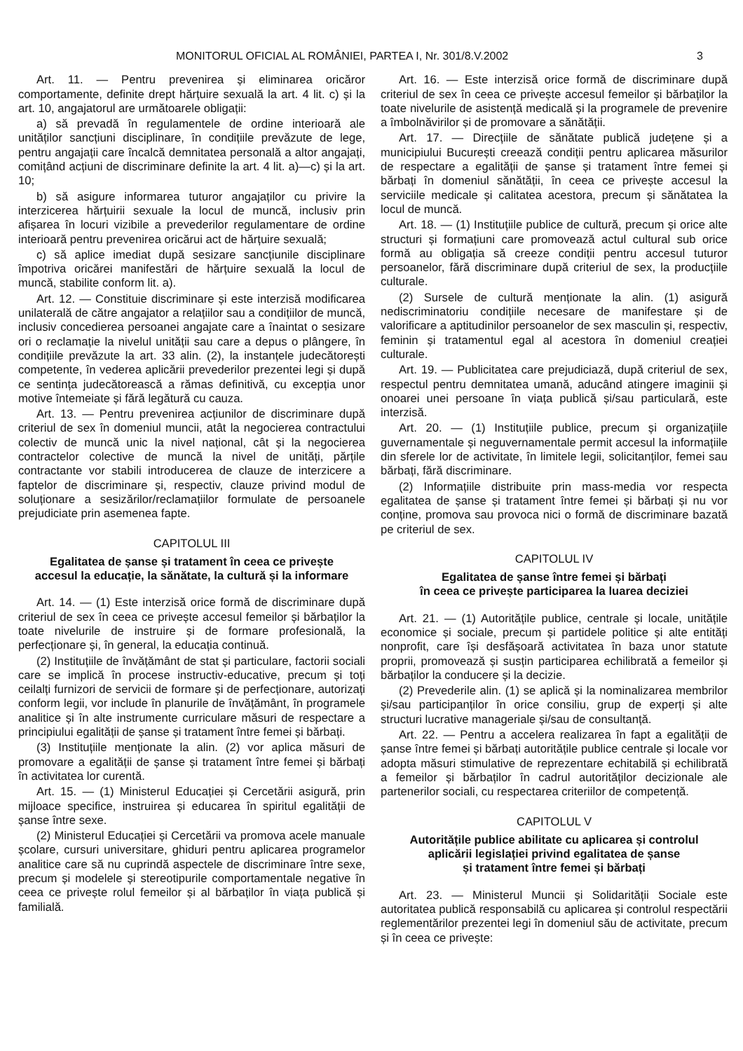MONITORUL OFICIAL AL ROMÂNIEI, PARTEA I, Nr. 301/8.V.2002 3
Art. 11. — Pentru prevenirea și eliminarea oricăror comportamente, definite drept hărțuire sexuală la art. 4 lit. c) și la art. 10, angajatorul are următoarele obligații:
a) să prevadă în regulamentele de ordine interioară ale unităților sancțiuni disciplinare, în condițiile prevăzute de lege, pentru angajații care încalcă demnitatea personală a altor angajați, comițând acțiuni de discriminare definite la art. 4 lit. a)—c) și la art. 10;
b) să asigure informarea tuturor angajaților cu privire la interzicerea hărțuirii sexuale la locul de muncă, inclusiv prin afișarea în locuri vizibile a prevederilor regulamentare de ordine interioară pentru prevenirea oricărui act de hărțuire sexuală;
c) să aplice imediat după sesizare sancțiunile disciplinare împotriva oricărei manifestări de hărțuire sexuală la locul de muncă, stabilite conform lit. a).
Art. 12. — Constituie discriminare și este interzisă modificarea unilaterală de către angajator a relațiilor sau a condițiilor de muncă, inclusiv concedierea persoanei angajate care a înaintat o sesizare ori o reclamație la nivelul unității sau care a depus o plângere, în condițiile prevăzute la art. 33 alin. (2), la instanțele judecătorești competente, în vederea aplicării prevederilor prezentei legi și după ce sentința judecătorească a rămas definitivă, cu excepția unor motive întemeiate și fără legătură cu cauza.
Art. 13. — Pentru prevenirea acțiunilor de discriminare după criteriul de sex în domeniul muncii, atât la negocierea contractului colectiv de muncă unic la nivel național, cât și la negocierea contractelor colective de muncă la nivel de unități, părțile contractante vor stabili introducerea de clauze de interzicere a faptelor de discriminare și, respectiv, clauze privind modul de soluționare a sesizărilor/reclamațiilor formulate de persoanele prejudiciate prin asemenea fapte.
CAPITOLUL III
Egalitatea de șanse și tratament în ceea ce privește
accesul la educație, la sănătate, la cultură și la informare
Art. 14. — (1) Este interzisă orice formă de discriminare după criteriul de sex în ceea ce privește accesul femeilor și bărbaților la toate nivelurile de instruire și de formare profesională, la perfecționare și, în general, la educația continuă.
(2) Instituțiile de învățământ de stat și particulare, factorii sociali care se implică în procese instructiv-educative, precum și toți ceilalți furnizori de servicii de formare și de perfecționare, autorizați conform legii, vor include în planurile de învățământ, în programele analitice și în alte instrumente curriculare măsuri de respectare a principiului egalității de șanse și tratament între femei și bărbați.
(3) Instituțiile menționate la alin. (2) vor aplica măsuri de promovare a egalității de șanse și tratament între femei și bărbați în activitatea lor curentă.
Art. 15. — (1) Ministerul Educației și Cercetării asigură, prin mijloace specifice, instruirea și educarea în spiritul egalității de șanse între sexe.
(2) Ministerul Educației și Cercetării va promova acele manuale școlare, cursuri universitare, ghiduri pentru aplicarea programelor analitice care să nu cuprindă aspectele de discriminare între sexe, precum și modelele și stereotipurile comportamentale negative în ceea ce privește rolul femeilor și al bărbaților în viața publică și familială.
Art. 16. — Este interzisă orice formă de discriminare după criteriul de sex în ceea ce privește accesul femeilor și bărbaților la toate nivelurile de asistență medicală și la programele de prevenire a îmbolnăvirilor și de promovare a sănătății.
Art. 17. — Direcțiile de sănătate publică județene și a municipiului București creează condiții pentru aplicarea măsurilor de respectare a egalității de șanse și tratament între femei și bărbați în domeniul sănătății, în ceea ce privește accesul la serviciile medicale și calitatea acestora, precum și sănătatea la locul de muncă.
Art. 18. — (1) Instituțiile publice de cultură, precum și orice alte structuri și formațiuni care promovează actul cultural sub orice formă au obligația să creeze condiții pentru accesul tuturor persoanelor, fără discriminare după criteriul de sex, la producțiile culturale.
(2) Sursele de cultură menționate la alin. (1) asigură nediscriminatoriu condițiile necesare de manifestare și de valorificare a aptitudinilor persoanelor de sex masculin și, respectiv, feminin și tratamentul egal al acestora în domeniul creației culturale.
Art. 19. — Publicitatea care prejudiciază, după criteriul de sex, respectul pentru demnitatea umană, aducând atingere imaginii și onoarei unei persoane în viața publică și/sau particulară, este interzisă.
Art. 20. — (1) Instituțiile publice, precum și organizațiile guvernamentale și neguvernamentale permit accesul la informațiile din sferele lor de activitate, în limitele legii, solicitanților, femei sau bărbați, fără discriminare.
(2) Informațiile distribuite prin mass-media vor respecta egalitatea de șanse și tratament între femei și bărbați și nu vor conține, promova sau provoca nici o formă de discriminare bazată pe criteriul de sex.
CAPITOLUL IV
Egalitatea de șanse între femei și bărbați
în ceea ce privește participarea la luarea deciziei
Art. 21. — (1) Autoritățile publice, centrale și locale, unitățile economice și sociale, precum și partidele politice și alte entități nonprofit, care își desfășoară activitatea în baza unor statute proprii, promovează și susțin participarea echilibrată a femeilor și bărbaților la conducere și la decizie.
(2) Prevederile alin. (1) se aplică și la nominalizarea membrilor și/sau participanților în orice consiliu, grup de experți și alte structuri lucrative manageriale și/sau de consultanță.
Art. 22. — Pentru a accelera realizarea în fapt a egalității de șanse între femei și bărbați autoritățile publice centrale și locale vor adopta măsuri stimulative de reprezentare echitabilă și echilibrată a femeilor și bărbaților în cadrul autorităților decizionale ale partenerilor sociali, cu respectarea criteriilor de competență.
CAPITOLUL V
Autoritățile publice abilitate cu aplicarea și controlul
aplicării legislației privind egalitatea de șanse
și tratament între femei și bărbați
Art. 23. — Ministerul Muncii și Solidarității Sociale este autoritatea publică responsabilă cu aplicarea și controlul respectării reglementărilor prezentei legi în domeniul său de activitate, precum și în ceea ce privește: